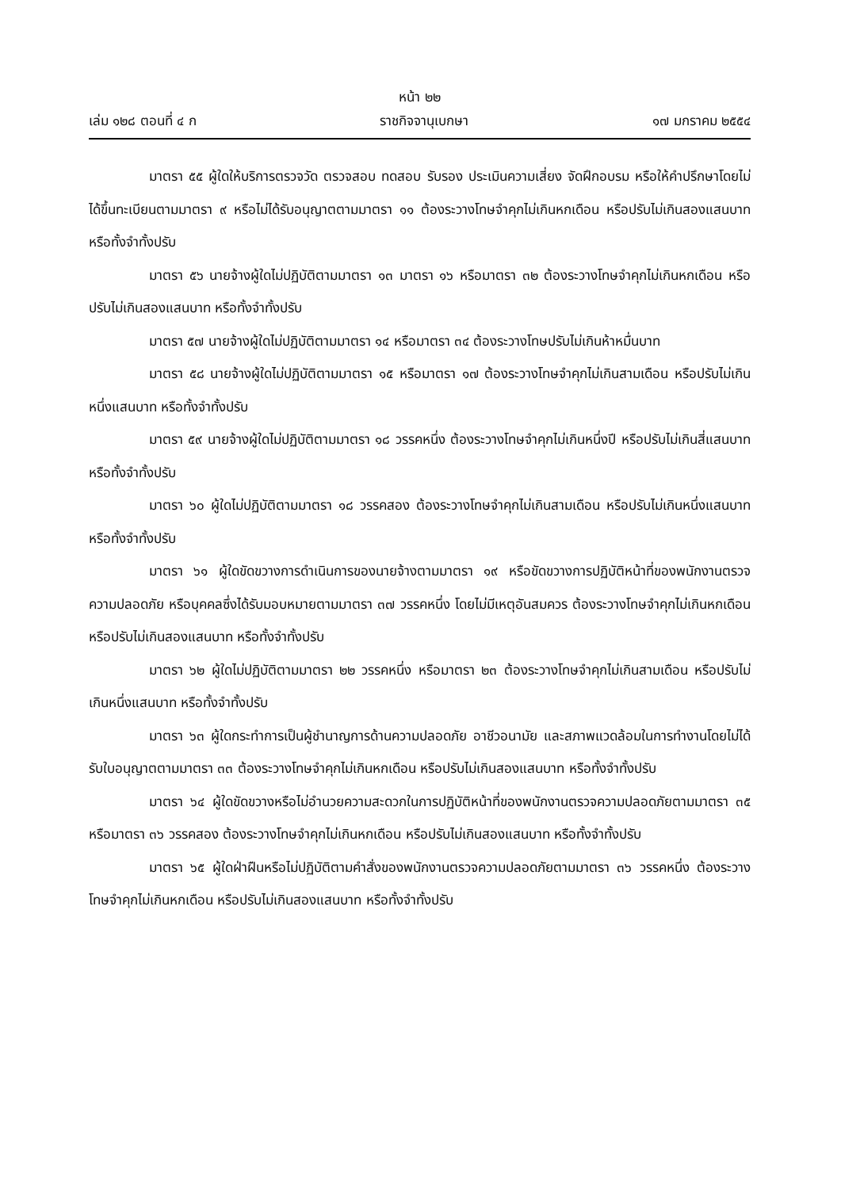หน้า ๒๒
เล่ม ๑๒๘ ตอนที่ ๔ ก ราชกิจจานุเบกษา ๑๗ มกราคม ๒๕๕๔
มาตรา ๕๕ ผู้ใดให้บริการตรวจวัด ตรวจสอบ ทดสอบ รับรอง ประเมินความเสี่ยง จัดฝึกอบรม หรือให้คำปรึกษาโดยไม่ได้ขึ้นทะเบียนตามมาตรา ๙ หรือไม่ได้รับอนุญาตตามมาตรา ๑๑ ต้องระวางโทษจำคุกไม่เกินหกเดือน หรือปรับไม่เกินสองแสนบาท หรือทั้งจำทั้งปรับ
มาตรา ๕๖ นายจ้างผู้ใดไม่ปฏิบัติตามมาตรา ๑๓ มาตรา ๑๖ หรือมาตรา ๓๒ ต้องระวางโทษจำคุกไม่เกินหกเดือน หรือปรับไม่เกินสองแสนบาท หรือทั้งจำทั้งปรับ
มาตรา ๕๗ นายจ้างผู้ใดไม่ปฏิบัติตามมาตรา ๑๔ หรือมาตรา ๓๔ ต้องระวางโทษปรับไม่เกินห้าหมื่นบาท
มาตรา ๕๘ นายจ้างผู้ใดไม่ปฏิบัติตามมาตรา ๑๕ หรือมาตรา ๑๗ ต้องระวางโทษจำคุกไม่เกินสามเดือน หรือปรับไม่เกินหนึ่งแสนบาท หรือทั้งจำทั้งปรับ
มาตรา ๕๙ นายจ้างผู้ใดไม่ปฏิบัติตามมาตรา ๑๘ วรรคหนึ่ง ต้องระวางโทษจำคุกไม่เกินหนึ่งปี หรือปรับไม่เกินสี่แสนบาท หรือทั้งจำทั้งปรับ
มาตรา ๖๐ ผู้ใดไม่ปฏิบัติตามมาตรา ๑๘ วรรคสอง ต้องระวางโทษจำคุกไม่เกินสามเดือน หรือปรับไม่เกินหนึ่งแสนบาท หรือทั้งจำทั้งปรับ
มาตรา ๖๑ ผู้ใดขัดขวางการดำเนินการของนายจ้างตามมาตรา ๑๙ หรือขัดขวางการปฏิบัติหน้าที่ของพนักงานตรวจความปลอดภัย หรือบุคคลซึ่งได้รับมอบหมายตามมาตรา ๓๗ วรรคหนึ่ง โดยไม่มีเหตุอันสมควร ต้องระวางโทษจำคุกไม่เกินหกเดือนหรือปรับไม่เกินสองแสนบาท หรือทั้งจำทั้งปรับ
มาตรา ๖๒ ผู้ใดไม่ปฏิบัติตามมาตรา ๒๒ วรรคหนึ่ง หรือมาตรา ๒๓ ต้องระวางโทษจำคุกไม่เกินสามเดือน หรือปรับไม่เกินหนึ่งแสนบาท หรือทั้งจำทั้งปรับ
มาตรา ๖๓ ผู้ใดกระทำการเป็นผู้ชำนาญการด้านความปลอดภัย อาชีวอนามัย และสภาพแวดล้อมในการทำงานโดยไม่ได้รับใบอนุญาตตามมาตรา ๓๓ ต้องระวางโทษจำคุกไม่เกินหกเดือน หรือปรับไม่เกินสองแสนบาท หรือทั้งจำทั้งปรับ
มาตรา ๖๔ ผู้ใดขัดขวางหรือไม่อำนวยความสะดวกในการปฏิบัติหน้าที่ของพนักงานตรวจความปลอดภัยตามมาตรา ๓๕ หรือมาตรา ๓๖ วรรคสอง ต้องระวางโทษจำคุกไม่เกินหกเดือน หรือปรับไม่เกินสองแสนบาท หรือทั้งจำทั้งปรับ
มาตรา ๖๕ ผู้ใดฝ่าฝืนหรือไม่ปฏิบัติตามคำสั่งของพนักงานตรวจความปลอดภัยตามมาตรา ๓๖ วรรคหนึ่ง ต้องระวางโทษจำคุกไม่เกินหกเดือน หรือปรับไม่เกินสองแสนบาท หรือทั้งจำทั้งปรับ